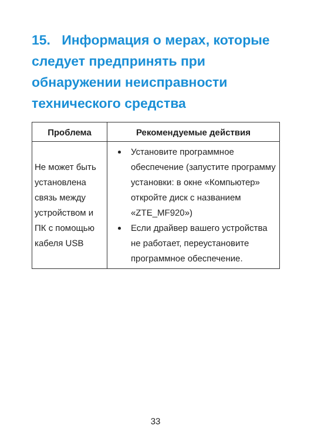15. Информация о мерах, которые следует предпринять при обнаружении неисправности технического средства
| Проблема | Рекомендуемые действия |
| --- | --- |
| Не может быть установлена связь между устройством и ПК с помощью кабеля USB | Установите программное обеспечение (запустите программу установки: в окне «Компьютер» откройте диск с названием «ZTE_MF920») Если драйвер вашего устройства не работает, переустановите программное обеспечение. |
33